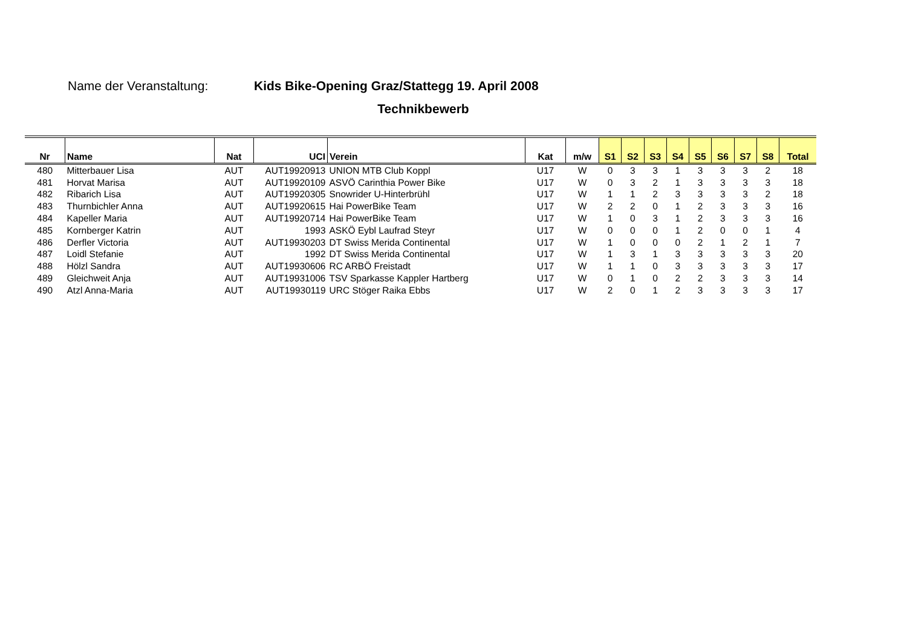Name der Veranstaltung: Kids Bike-Opening Graz/Stattegg 19. April 2008
Technikbewerb
| Nr | Name | Nat | UCI | Verein | Kat | m/w | S1 | S2 | S3 | S4 | S5 | S6 | S7 | S8 | Total |
| --- | --- | --- | --- | --- | --- | --- | --- | --- | --- | --- | --- | --- | --- | --- | --- |
| 480 | Mitterbauer Lisa | AUT | AUT19920913 | UNION MTB Club Koppl | U17 | W | 0 | 3 | 3 | 1 | 3 | 3 | 3 | 2 | 18 |
| 481 | Horvat Marisa | AUT | AUT19920109 | ASVÖ Carinthia Power Bike | U17 | W | 0 | 3 | 2 | 1 | 3 | 3 | 3 | 3 | 18 |
| 482 | Ribarich Lisa | AUT | AUT19920305 | Snowrider U-Hinterbrühl | U17 | W | 1 | 1 | 2 | 3 | 3 | 3 | 3 | 2 | 18 |
| 483 | Thurnbichler Anna | AUT | AUT19920615 | Hai PowerBike Team | U17 | W | 2 | 2 | 0 | 1 | 2 | 3 | 3 | 3 | 16 |
| 484 | Kapeller Maria | AUT | AUT19920714 | Hai PowerBike Team | U17 | W | 1 | 0 | 3 | 1 | 2 | 3 | 3 | 3 | 16 |
| 485 | Kornberger Katrin | AUT | 1993 | ASKÖ Eybl Laufrad Steyr | U17 | W | 0 | 0 | 0 | 1 | 2 | 0 | 0 | 1 | 4 |
| 486 | Derfler Victoria | AUT | AUT19930203 | DT Swiss Merida Continental | U17 | W | 1 | 0 | 0 | 0 | 2 | 1 | 2 | 1 | 7 |
| 487 | Loidl Stefanie | AUT | 1992 | DT Swiss Merida Continental | U17 | W | 1 | 3 | 1 | 3 | 3 | 3 | 3 | 3 | 20 |
| 488 | Hölzl Sandra | AUT | AUT19930606 | RC ARBÖ Freistadt | U17 | W | 1 | 1 | 0 | 3 | 3 | 3 | 3 | 3 | 17 |
| 489 | Gleichweit Anja | AUT | AUT19931006 | TSV Sparkasse Kappler Hartberg | U17 | W | 0 | 1 | 0 | 2 | 2 | 3 | 3 | 3 | 14 |
| 490 | Atzl Anna-Maria | AUT | AUT19930119 | URC Stöger Raika Ebbs | U17 | W | 2 | 0 | 1 | 2 | 3 | 3 | 3 | 3 | 17 |